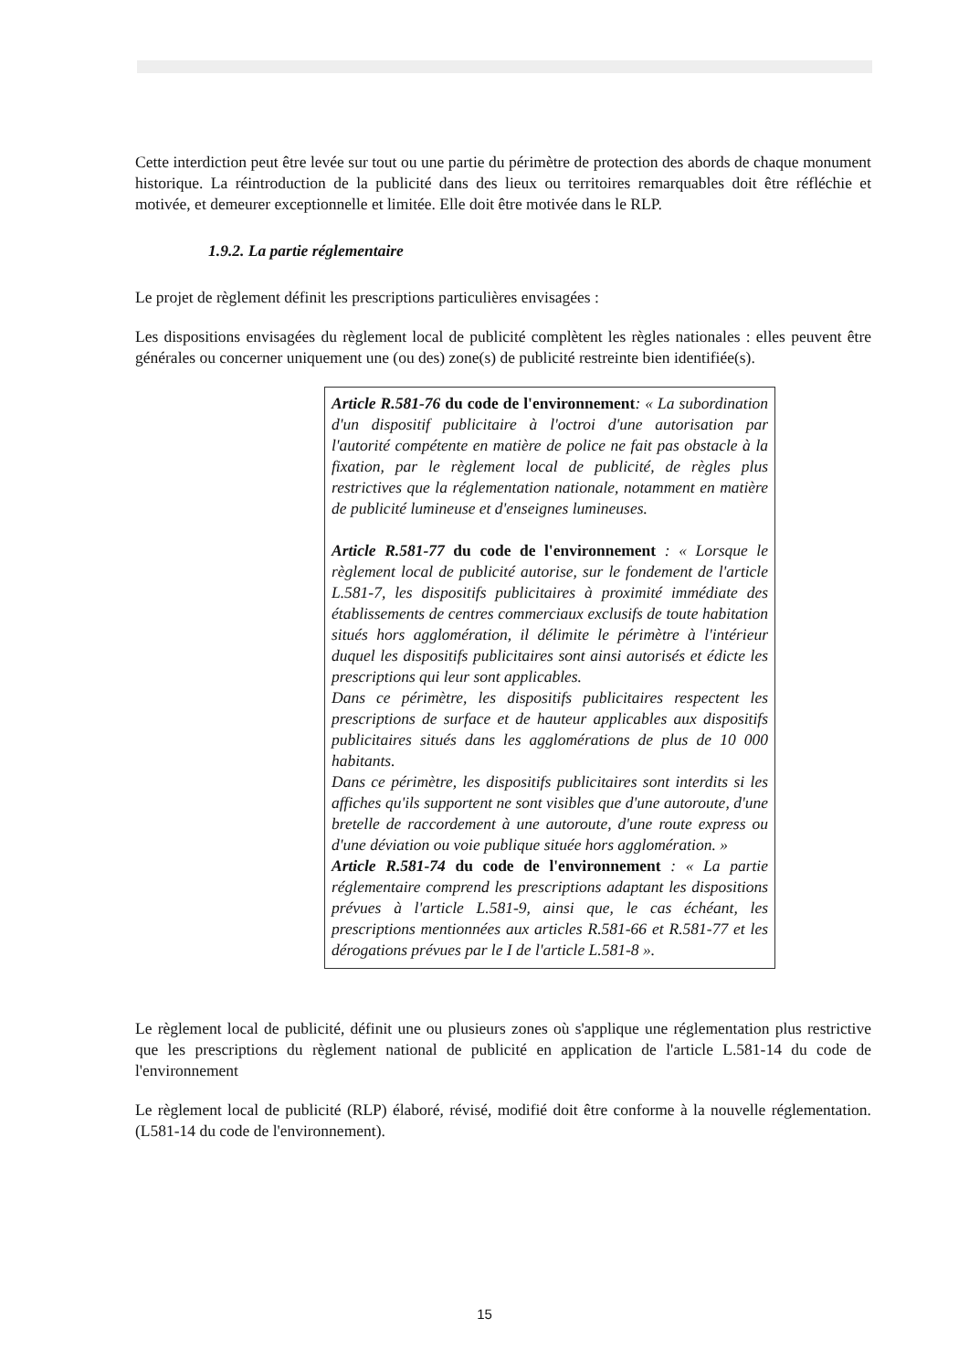Cette interdiction peut être levée sur tout ou une partie du périmètre de protection des abords de chaque monument historique. La réintroduction de la publicité dans des lieux ou territoires remarquables doit être réfléchie et motivée, et demeurer exceptionnelle et limitée. Elle doit être motivée dans le RLP.
1.9.2. La partie réglementaire
Le projet de règlement définit les prescriptions particulières envisagées :
Les dispositions envisagées du règlement local de publicité complètent les règles nationales : elles peuvent être générales ou concerner uniquement une (ou des) zone(s) de publicité restreinte bien identifiée(s).
Article R.581-76 du code de l'environnement: « La subordination d'un dispositif publicitaire à l'octroi d'une autorisation par l'autorité compétente en matière de police ne fait pas obstacle à la fixation, par le règlement local de publicité, de règles plus restrictives que la réglementation nationale, notamment en matière de publicité lumineuse et d'enseignes lumineuses.
Article R.581-77 du code de l'environnement : « Lorsque le règlement local de publicité autorise, sur le fondement de l'article L.581-7, les dispositifs publicitaires à proximité immédiate des établissements de centres commerciaux exclusifs de toute habitation situés hors agglomération, il délimite le périmètre à l'intérieur duquel les dispositifs publicitaires sont ainsi autorisés et édicte les prescriptions qui leur sont applicables.
Dans ce périmètre, les dispositifs publicitaires respectent les prescriptions de surface et de hauteur applicables aux dispositifs publicitaires situés dans les agglomérations de plus de 10 000 habitants.
Dans ce périmètre, les dispositifs publicitaires sont interdits si les affiches qu'ils supportent ne sont visibles que d'une autoroute, d'une bretelle de raccordement à une autoroute, d'une route express ou d'une déviation ou voie publique située hors agglomération. »
Article R.581-74 du code de l'environnement : « La partie réglementaire comprend les prescriptions adaptant les dispositions prévues à l'article L.581-9, ainsi que, le cas échéant, les prescriptions mentionnées aux articles R.581-66 et R.581-77 et les dérogations prévues par le I de l'article L.581-8 ».
Le règlement local de publicité, définit une ou plusieurs zones où s'applique une réglementation plus restrictive que les prescriptions du règlement national de publicité en application de l'article L.581-14 du code de l'environnement
Le règlement local de publicité (RLP) élaboré, révisé, modifié doit être conforme à la nouvelle réglementation.(L581-14 du code de l'environnement).
15